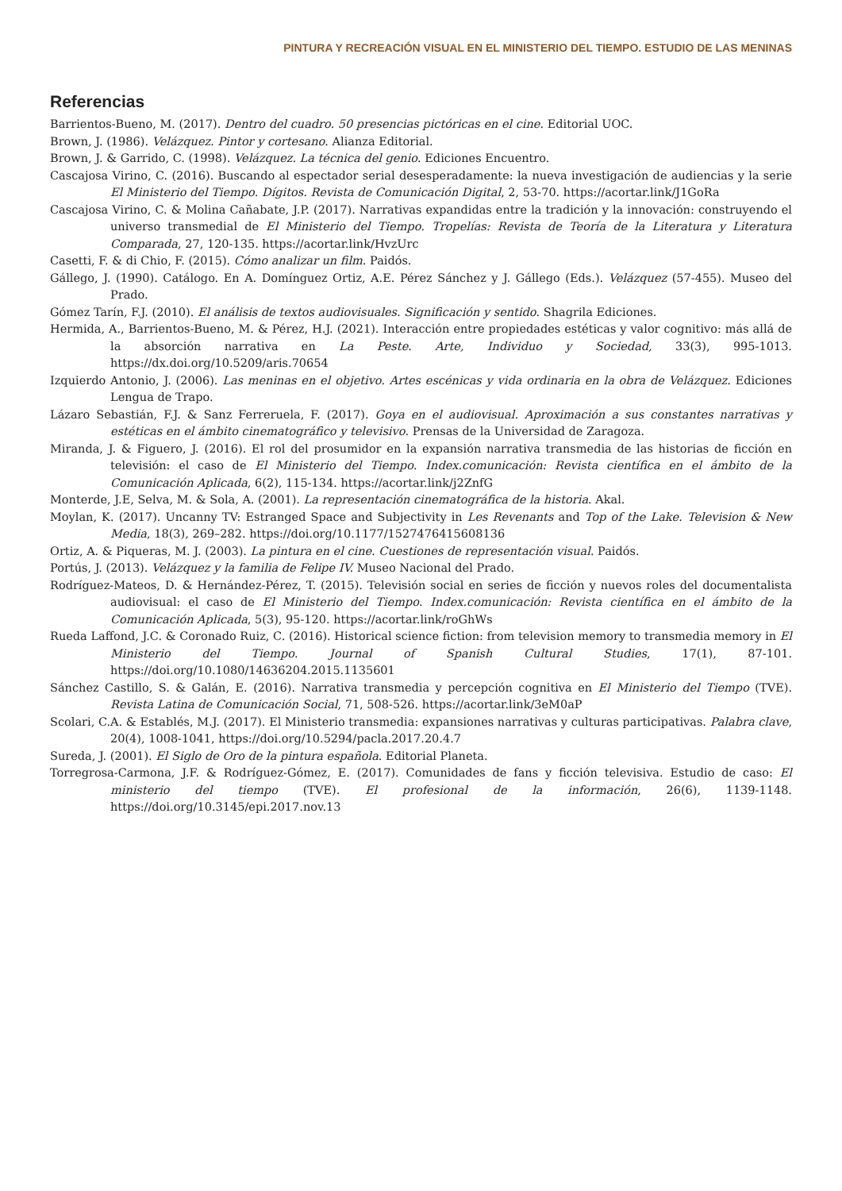PINTURA Y RECREACIÓN VISUAL EN EL MINISTERIO DEL TIEMPO. ESTUDIO DE LAS MENINAS
Referencias
Barrientos-Bueno, M. (2017). Dentro del cuadro. 50 presencias pictóricas en el cine. Editorial UOC.
Brown, J. (1986). Velázquez. Pintor y cortesano. Alianza Editorial.
Brown, J. & Garrido, C. (1998). Velázquez. La técnica del genio. Ediciones Encuentro.
Cascajosa Virino, C. (2016). Buscando al espectador serial desesperadamente: la nueva investigación de audiencias y la serie El Ministerio del Tiempo. Dígitos. Revista de Comunicación Digital, 2, 53-70. https://acortar.link/J1GoRa
Cascajosa Virino, C. & Molina Cañabate, J.P. (2017). Narrativas expandidas entre la tradición y la innovación: construyendo el universo transmedial de El Ministerio del Tiempo. Tropelías: Revista de Teoría de la Literatura y Literatura Comparada, 27, 120-135. https://acortar.link/HvzUrc
Casetti, F. & di Chio, F. (2015). Cómo analizar un film. Paidós.
Gállego, J. (1990). Catálogo. En A. Domínguez Ortiz, A.E. Pérez Sánchez y J. Gállego (Eds.). Velázquez (57-455). Museo del Prado.
Gómez Tarín, F.J. (2010). El análisis de textos audiovisuales. Significación y sentido. Shagrila Ediciones.
Hermida, A., Barrientos-Bueno, M. & Pérez, H.J. (2021). Interacción entre propiedades estéticas y valor cognitivo: más allá de la absorción narrativa en La Peste. Arte, Individuo y Sociedad, 33(3), 995-1013. https://dx.doi.org/10.5209/aris.70654
Izquierdo Antonio, J. (2006). Las meninas en el objetivo. Artes escénicas y vida ordinaria en la obra de Velázquez. Ediciones Lengua de Trapo.
Lázaro Sebastián, F.J. & Sanz Ferreruela, F. (2017). Goya en el audiovisual. Aproximación a sus constantes narrativas y estéticas en el ámbito cinematográfico y televisivo. Prensas de la Universidad de Zaragoza.
Miranda, J. & Figuero, J. (2016). El rol del prosumidor en la expansión narrativa transmedia de las historias de ficción en televisión: el caso de El Ministerio del Tiempo. Index.comunicación: Revista científica en el ámbito de la Comunicación Aplicada, 6(2), 115-134. https://acortar.link/j2ZnfG
Monterde, J.E, Selva, M. & Sola, A. (2001). La representación cinematográfica de la historia. Akal.
Moylan, K. (2017). Uncanny TV: Estranged Space and Subjectivity in Les Revenants and Top of the Lake. Television & New Media, 18(3), 269–282. https://doi.org/10.1177/1527476415608136
Ortiz, A. & Piqueras, M. J. (2003). La pintura en el cine. Cuestiones de representación visual. Paidós.
Portús, J. (2013). Velázquez y la familia de Felipe IV. Museo Nacional del Prado.
Rodríguez-Mateos, D. & Hernández-Pérez, T. (2015). Televisión social en series de ficción y nuevos roles del documentalista audiovisual: el caso de El Ministerio del Tiempo. Index.comunicación: Revista científica en el ámbito de la Comunicación Aplicada, 5(3), 95-120. https://acortar.link/roGhWs
Rueda Laffond, J.C. & Coronado Ruiz, C. (2016). Historical science fiction: from television memory to transmedia memory in El Ministerio del Tiempo. Journal of Spanish Cultural Studies, 17(1), 87-101. https://doi.org/10.1080/14636204.2015.1135601
Sánchez Castillo, S. & Galán, E. (2016). Narrativa transmedia y percepción cognitiva en El Ministerio del Tiempo (TVE). Revista Latina de Comunicación Social, 71, 508-526. https://acortar.link/3eM0aP
Scolari, C.A. & Establés, M.J. (2017). El Ministerio transmedia: expansiones narrativas y culturas participativas. Palabra clave, 20(4), 1008-1041, https://doi.org/10.5294/pacla.2017.20.4.7
Sureda, J. (2001). El Siglo de Oro de la pintura española. Editorial Planeta.
Torregrosa-Carmona, J.F. & Rodríguez-Gómez, E. (2017). Comunidades de fans y ficción televisiva. Estudio de caso: El ministerio del tiempo (TVE). El profesional de la información, 26(6), 1139-1148. https://doi.org/10.3145/epi.2017.nov.13